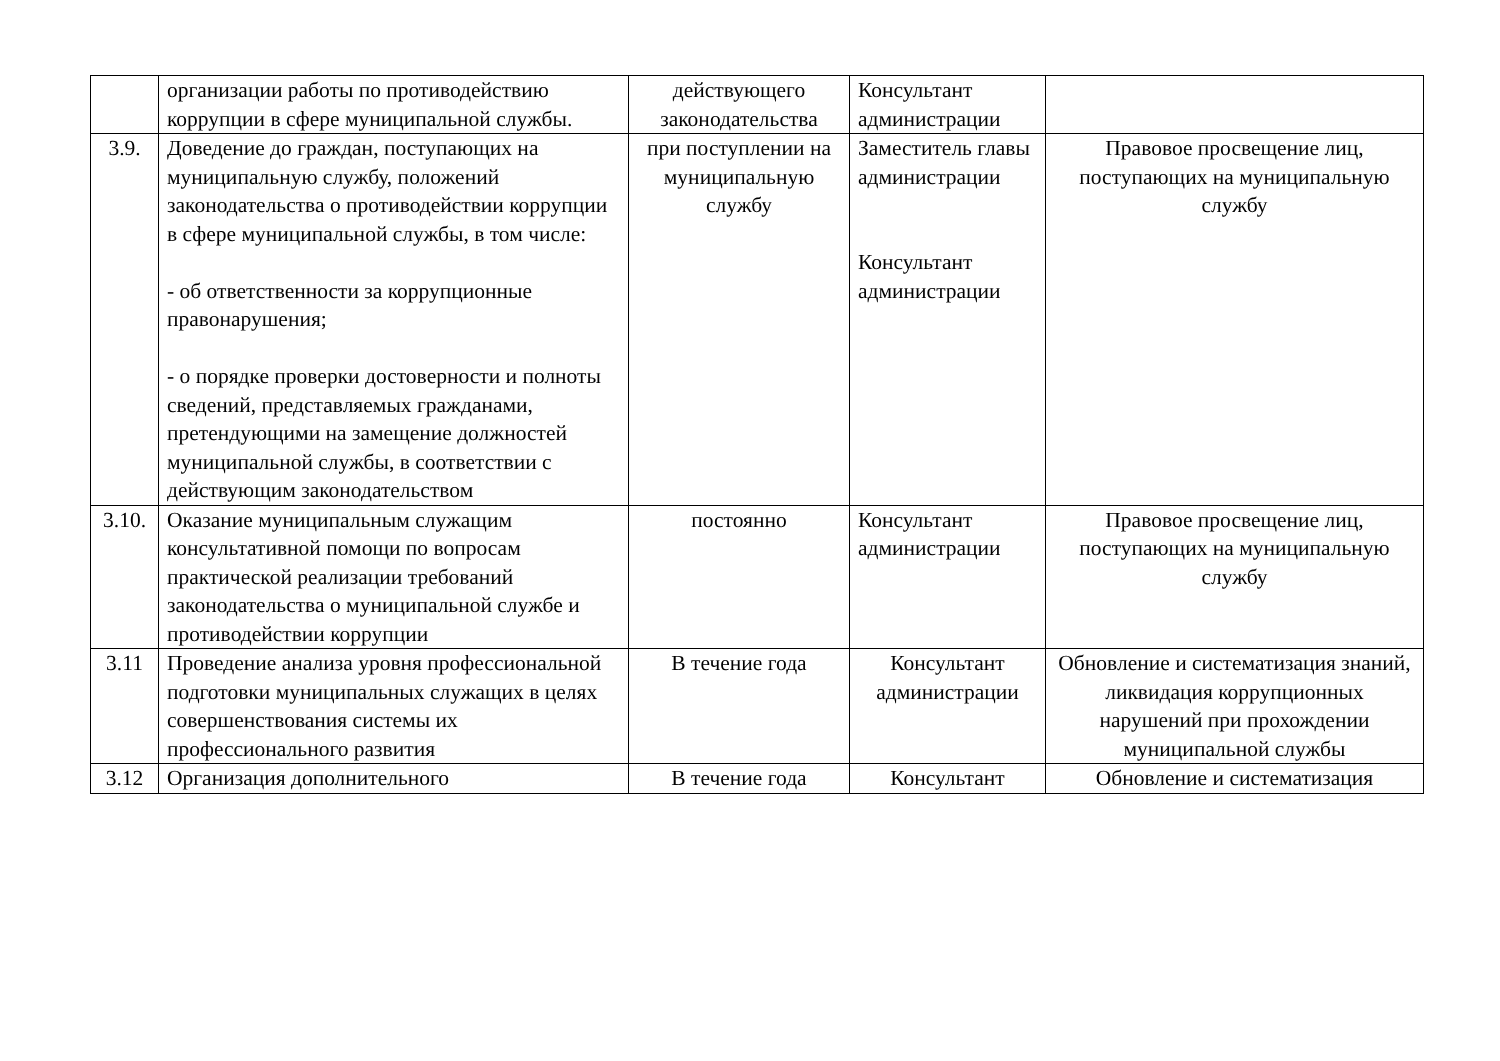| | организации работы по противодействию коррупции в сфере муниципальной службы. | действующего законодательства | Консультант администрации | |
| 3.9. | Доведение до граждан, поступающих на муниципальную службу, положений законодательства о противодействии коррупции в сфере муниципальной службы, в том числе: - об ответственности за коррупционные правонарушения; - о порядке проверки достоверности и полноты сведений, представляемых гражданами, претендующими на замещение должностей муниципальной службы, в соответствии с действующим законодательством | при поступлении на муниципальную службу | Заместитель главы администрации Консультант администрации | Правовое просвещение лиц, поступающих на муниципальную службу |
| 3.10. | Оказание муниципальным служащим консультативной помощи по вопросам практической реализации требований законодательства о муниципальной службе и противодействии коррупции | постоянно | Консультант администрации | Правовое просвещение лиц, поступающих на муниципальную службу |
| 3.11 | Проведение анализа уровня профессиональной подготовки муниципальных служащих в целях совершенствования системы их профессионального развития | В течение года | Консультант администрации | Обновление и систематизация знаний, ликвидация коррупционных нарушений при прохождении муниципальной службы |
| 3.12 | Организация дополнительного | В течение года | Консультант | Обновление и систематизация |